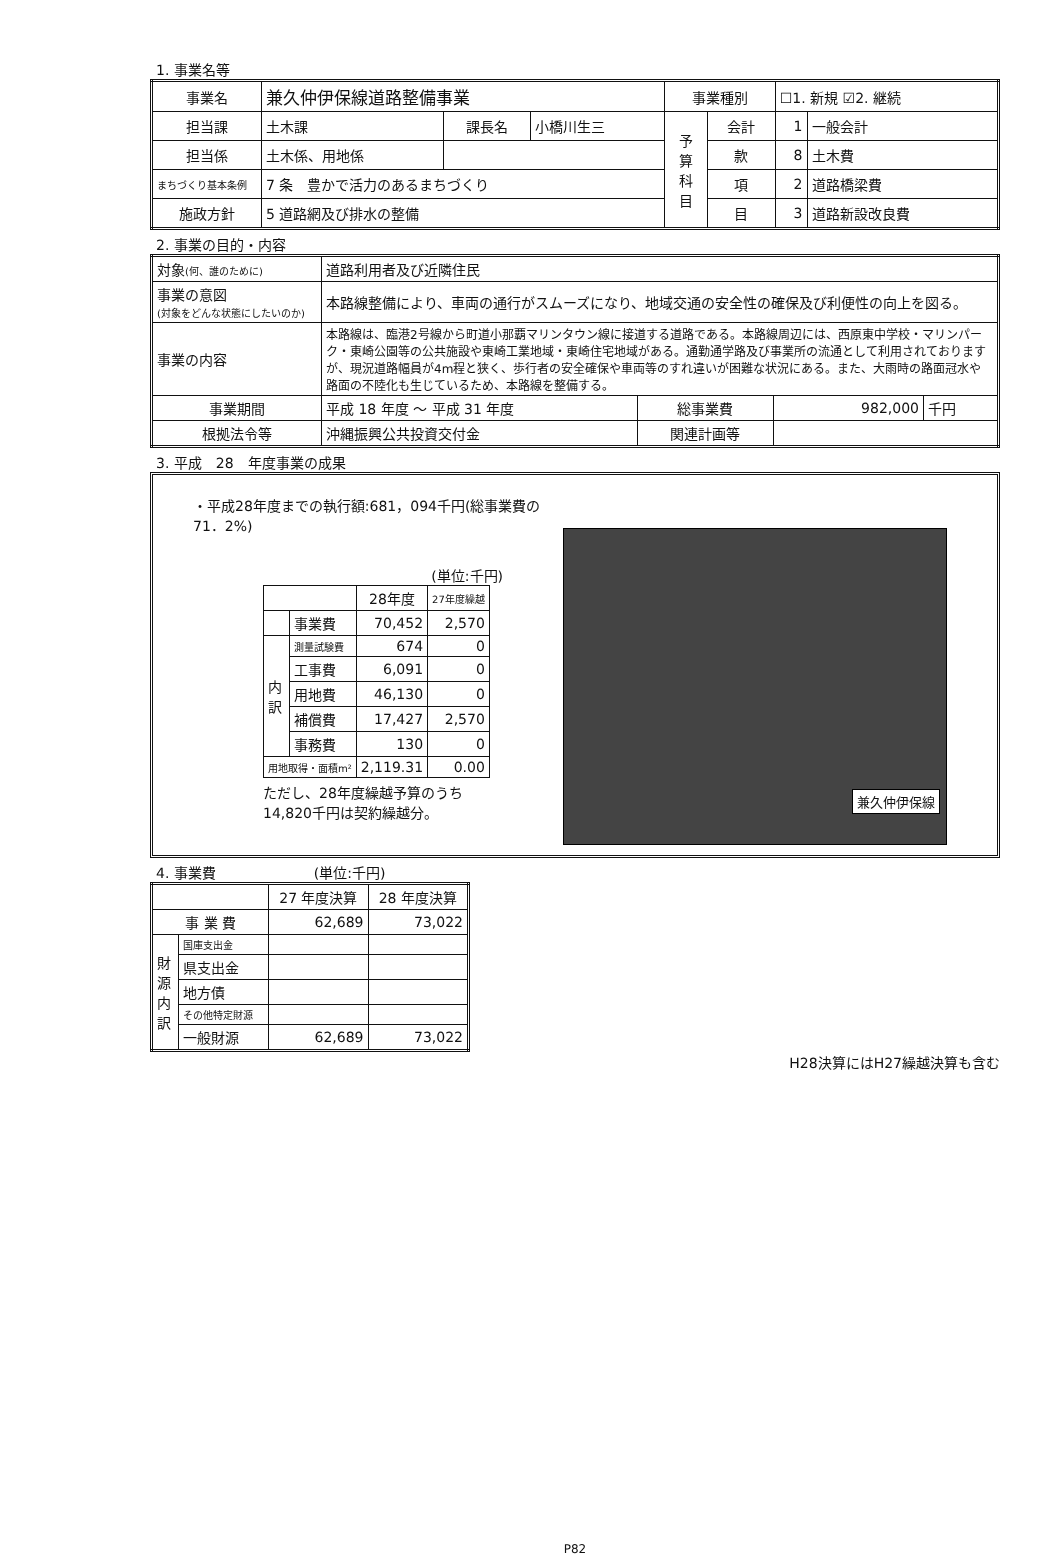1. 事業名等
| 事業名 | 兼久仲伊保線道路整備事業 | | | 事業種別 | | ☐1. 新規 ☑2. 継続 | |
| 担当課 | 土木課 | 課長名 | 小橋川生三 | 予 算 科 目 | 会計 | 1 | 一般会計 |
| 担当係 | 土木係、用地係 | | | | 款 | 8 | 土木費 |
| まちづくり基本条例 | 7 条 豊かで活力のあるまちづくり | | | | 項 | 2 | 道路橋梁費 |
| 施政方針 | 5 道路網及び排水の整備 | | | | 目 | 3 | 道路新設改良費 |
2. 事業の目的・内容
| 対象 (何、誰のために) | 道路利用者及び近隣住民 | | | |
| 事業の意図 (対象をどんな状態にしたいのか) | 本路線整備により、車両の通行がスムーズになり、地域交通の安全性の確保及び利便性の向上を図る。 | | | |
| 事業の内容 | 本路線は、臨港2号線から町道小那覇マリンタウン線に接道する道路である。本路線周辺には、西原東中学校・マリンパーク・東崎公園等の公共施設や東崎工業地域・東崎住宅地域がある。通勤通学路及び事業所の流通として利用されておりますが、現況道路幅員が4m程と狭く、歩行者の安全確保や車両等のすれ違いが困難な状況にある。また、大雨時の路面冠水や路面の不陸化も生じているため、本路線を整備する。 | | | |
| 事業期間 | 平成 18 年度 ～ 平成 31 年度 | 総事業費 | 982,000 | 千円 |
| 根拠法令等 | 沖縄振興公共投資交付金 | 関連計画等 | | |
3. 平成　28　年度事業の成果
・平成28年度までの執行額:681，094千円(総事業費の71．2%)
(単位:千円)
| | | 28年度 | 27年度繰越 |
| --- | --- | --- | --- |
| | 事業費 | 70,452 | 2,570 |
| 内 訳 | 測量試験費 | 674 | 0 |
| | 工事費 | 6,091 | 0 |
| | 用地費 | 46,130 | 0 |
| | 補償費 | 17,427 | 2,570 |
| | 事務費 | 130 | 0 |
| 用地取得・面積m² | | 2,119.31 | 0.00 |
ただし、28年度繰越予算のうち
14,820千円は契約繰越分。
兼久仲伊保線
4. 事業費　　　　　　　(単位:千円)
| | | 27 年度決算 | 28 年度決算 |
| --- | --- | --- | --- |
| 事 業 費 | | 62,689 | 73,022 |
| 財 源 内 訳 | 国庫支出金 | | |
| | 県支出金 | | |
| | 地方債 | | |
| | その他特定財源 | | |
| | 一般財源 | 62,689 | 73,022 |
H28決算にはH27繰越決算も含む
P82